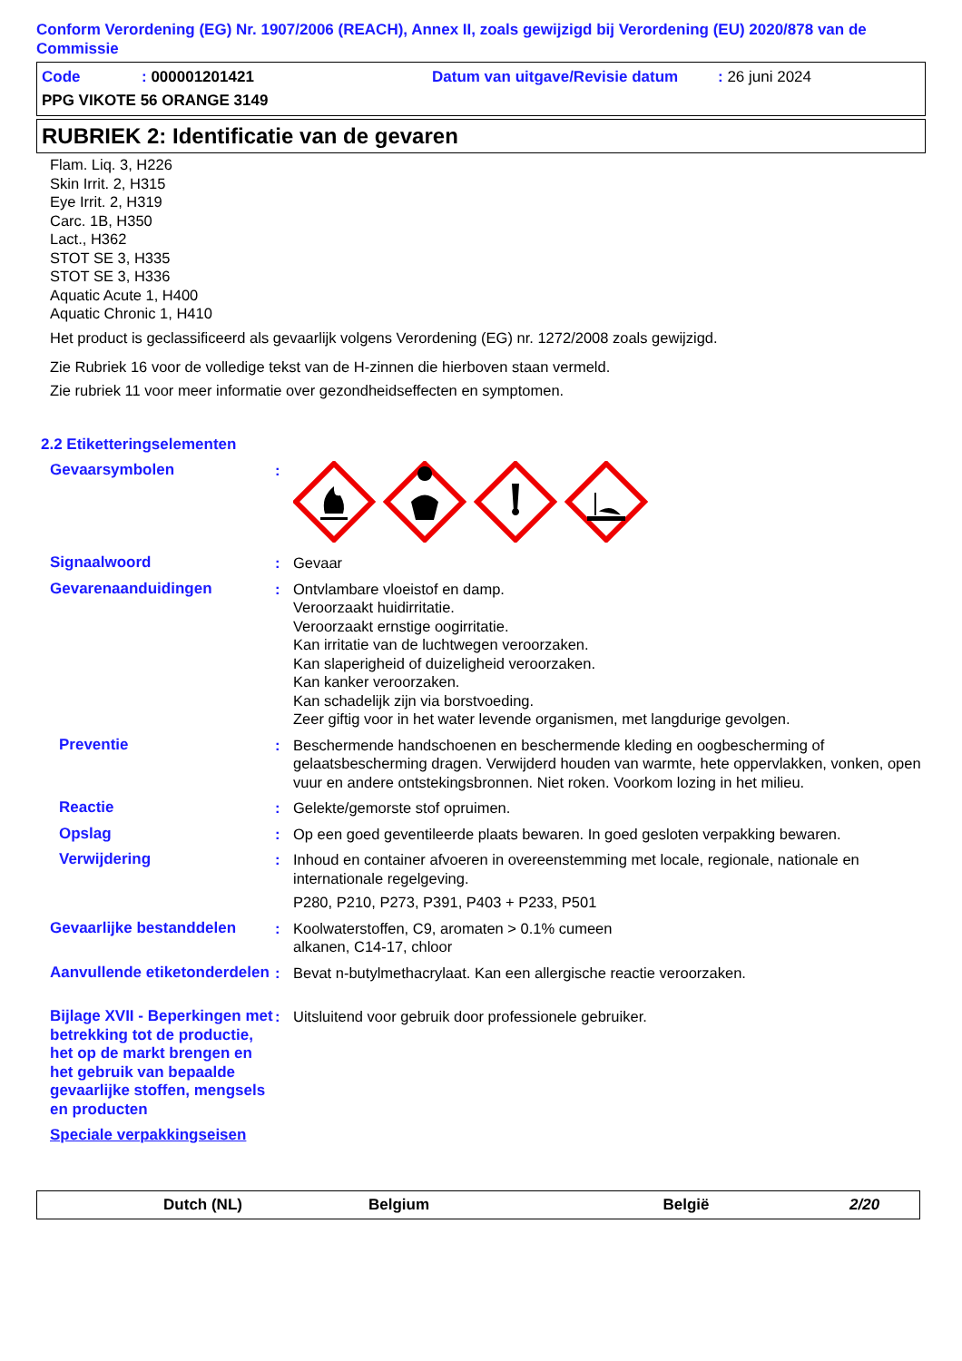Conform Verordening (EG) Nr. 1907/2006 (REACH), Annex II, zoals gewijzigd bij Verordening (EU) 2020/878 van de Commissie
Code: 000001201421 Datum van uitgave/Revisie datum: 26 juni 2024
PPG VIKOTE 56 ORANGE 3149
RUBRIEK 2: Identificatie van de gevaren
Flam. Liq. 3, H226
Skin Irrit. 2, H315
Eye Irrit. 2, H319
Carc. 1B, H350
Lact., H362
STOT SE 3, H335
STOT SE 3, H336
Aquatic Acute 1, H400
Aquatic Chronic 1, H410
Het product is geclassificeerd als gevaarlijk volgens Verordening (EG) nr. 1272/2008 zoals gewijzigd.
Zie Rubriek 16 voor de volledige tekst van de H-zinnen die hierboven staan vermeld.
Zie rubriek 11 voor meer informatie over gezondheidseffecten en symptomen.
2.2 Etiketteringselementen
Gevaarsymbolen :
Signaalwoord : Gevaar
Gevarenaanduidingen : Ontvlambare vloeistof en damp.
Veroorzaakt huidirritatie.
Veroorzaakt ernstige oogirritatie.
Kan irritatie van de luchtwegen veroorzaken.
Kan slaperigheid of duizeligheid veroorzaken.
Kan kanker veroorzaken.
Kan schadelijk zijn via borstvoeding.
Zeer giftig voor in het water levende organismen, met langdurige gevolgen.
Preventie : Beschermende handschoenen en beschermende kleding en oogbescherming of gelaatsbescherming dragen. Verwijderd houden van warmte, hete oppervlakken, vonken, open vuur en andere ontstekingsbronnen. Niet roken. Voorkom lozing in het milieu.
Reactie : Gelekte/gemorste stof opruimen.
Opslag : Op een goed geventileerde plaats bewaren. In goed gesloten verpakking bewaren.
Verwijdering : Inhoud en container afvoeren in overeenstemming met locale, regionale, nationale en internationale regelgeving.
P280, P210, P273, P391, P403 + P233, P501
Gevaarlijke bestanddelen : Koolwaterstoffen, C9, aromaten > 0.1% cumeen
alkanen, C14-17, chloor
Aanvullende etiketonderdelen
: Bevat n-butylmethacrylaat. Kan een allergische reactie veroorzaken.
Bijlage XVII - Beperkingen met betrekking tot de productie, het op de markt brengen en het gebruik van bepaalde gevaarlijke stoffen, mengsels en producten
: Uitsluitend voor gebruik door professionele gebruiker.
Speciale verpakkingseisen
Dutch (NL) Belgium België 2/20